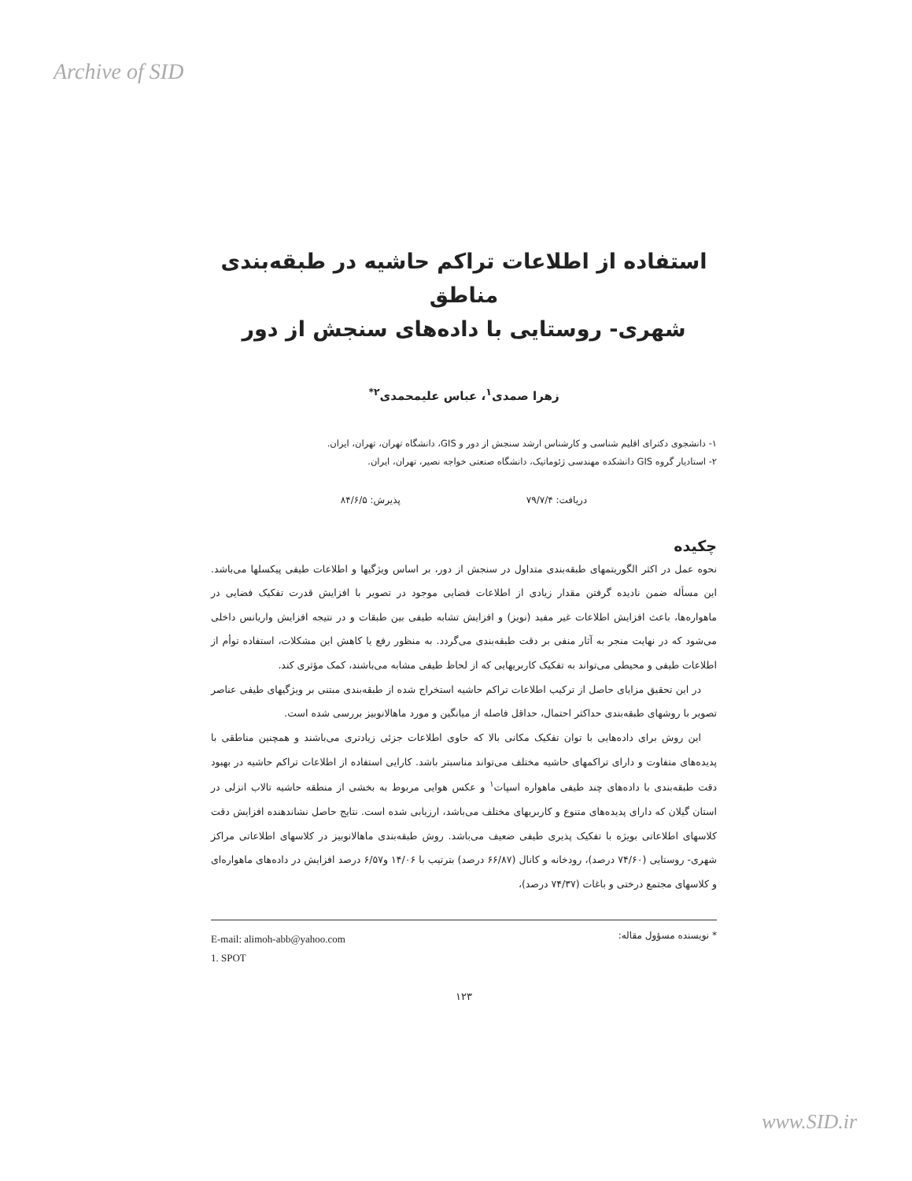Archive of SID
استفاده از اطلاعات تراکم حاشیه در طبقه‌بندی مناطق
شهری- روستایی با داده‌های سنجش از دور
زهرا صمدی<sup>۱</sup>، عباس علیمحمدی<sup>۲*</sup>
۱- دانشجوی دکترای اقلیم شناسی و کارشناس ارشد سنجش از دور و GIS، دانشگاه تهران، تهران، ایران.
۲- استادیار گروه GIS دانشکده مهندسی ژئوماتیک، دانشگاه صنعتی خواجه نصیر، تهران، ایران.
دریافت: ۷۹/۷/۴ پذیرش: ۸۴/۶/۵
چکیده
نحوه عمل در اکثر الگوریتمهای طبقه‌بندی متداول در سنجش از دور، بر اساس ویژگیها و اطلاعات طیفی پیکسلها می‌باشد. این مسأله ضمن نادیده گرفتن مقدار زیادی از اطلاعات فضایی موجود در تصویر با افزایش قدرت تفکیک فضایی در ماهواره‌ها، باعث افزایش اطلاعات غیر مفید (نویز) و افزایش تشابه طیفی بین طبقات و در نتیجه افزایش واریانس داخلی می‌شود که در نهایت منجر به آثار منفی بر دقت طبقه‌بندی می‌گردد. به منظور رفع یا کاهش این مشکلات، استفاده توأم از اطلاعات طیفی و محیطی می‌تواند به تفکیک کاربریهایی که از لحاظ طیفی مشابه می‌باشند، کمک مؤثری کند.
در این تحقیق مزایای حاصل از ترکیب اطلاعات تراکم حاشیه استخراج شده از طبقه‌بندی مبتنی بر ویژگیهای طیفی عناصر تصویر با روشهای طبقه‌بندی حداکثر احتمال، حداقل فاصله از میانگین و مورد ماهالانوبیز بررسی شده است.
این روش برای داده‌هایی با توان تفکیک مکانی بالا که حاوی اطلاعات جزئی زیادتری می‌باشند و همچنین مناطقی با پدیده‌های متفاوت و دارای تراکمهای حاشیه مختلف می‌تواند مناسبتر باشد. کارایی استفاده از اطلاعات تراکم حاشیه در بهبود دقت طبقه‌بندی با داده‌های چند طیفی ماهواره اسپات<sup>۱</sup> و عکس هوایی مربوط به بخشی از منطقه حاشیه تالاب انزلی در استان گیلان که دارای پدیده‌های متنوع و کاربریهای مختلف می‌باشد، ارزیابی شده است. نتایج حاصل نشاندهنده افزایش دقت کلاسهای اطلاعاتی بویژه با تفکیک پذیری طیفی ضعیف می‌باشد. روش طبقه‌بندی ماهالانوبیز در کلاسهای اطلاعاتی مراکز شهری- روستایی (۷۴/۶۰ درصد)، رودخانه و کانال (۶۶/۸۷ درصد) بترتیب با ۱۴/۰۶ و۶/۵۷ درصد افزایش در داده‌های ماهواره‌ای و کلاسهای مجتمع درختی و باغات (۷۴/۳۷ درصد)،
* نویسنده مسؤول مقاله:
E-mail: alimoh-abb@yahoo.com
1. SPOT
۱۲۳
www.SID.ir